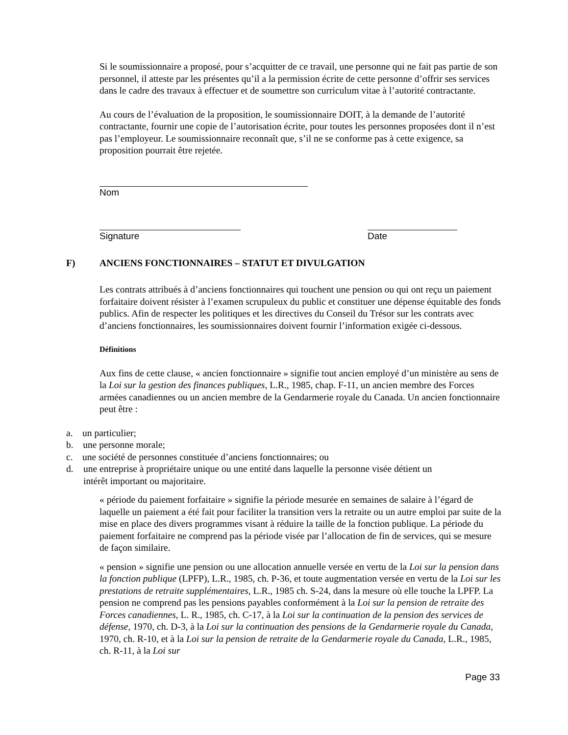Si le soumissionnaire a proposé, pour s’acquitter de ce travail, une personne qui ne fait pas partie de son personnel, il atteste par les présentes qu’il a la permission écrite de cette personne d’offrir ses services dans le cadre des travaux à effectuer et de soumettre son curriculum vitae à l’autorité contractante.
Au cours de l’évaluation de la proposition, le soumissionnaire DOIT, à la demande de l’autorité contractante, fournir une copie de l’autorisation écrite, pour toutes les personnes proposées dont il n’est pas l’employeur. Le soumissionnaire reconnaît que, s’il ne se conforme pas à cette exigence, sa proposition pourrait être rejetée.
Nom
Signature Date
F) ANCIENS FONCTIONNAIRES – STATUT ET DIVULGATION
Les contrats attribués à d’anciens fonctionnaires qui touchent une pension ou qui ont reçu un paiement forfaitaire doivent résister à l’examen scrupuleux du public et constituer une dépense équitable des fonds publics. Afin de respecter les politiques et les directives du Conseil du Trésor sur les contrats avec d’anciens fonctionnaires, les soumissionnaires doivent fournir l’information exigée ci-dessous.
Définitions
Aux fins de cette clause, « ancien fonctionnaire » signifie tout ancien employé d’un ministère au sens de la Loi sur la gestion des finances publiques, L.R., 1985, chap. F-11, un ancien membre des Forces armées canadiennes ou un ancien membre de la Gendarmerie royale du Canada. Un ancien fonctionnaire peut être :
a. un particulier;
b. une personne morale;
c. une société de personnes constituée d’anciens fonctionnaires; ou
d. une entreprise à propriétaire unique ou une entité dans laquelle la personne visée détient un intérêt important ou majoritaire.
« période du paiement forfaitaire » signifie la période mesurée en semaines de salaire à l’égard de laquelle un paiement a été fait pour faciliter la transition vers la retraite ou un autre emploi par suite de la mise en place des divers programmes visant à réduire la taille de la fonction publique. La période du paiement forfaitaire ne comprend pas la période visée par l’allocation de fin de services, qui se mesure de façon similaire.
« pension » signifie une pension ou une allocation annuelle versée en vertu de la Loi sur la pension dans la fonction publique (LPFP), L.R., 1985, ch. P-36, et toute augmentation versée en vertu de la Loi sur les prestations de retraite supplémentaires, L.R., 1985 ch. S-24, dans la mesure où elle touche la LPFP. La pension ne comprend pas les pensions payables conformément à la Loi sur la pension de retraite des Forces canadiennes, L. R., 1985, ch. C-17, à la Loi sur la continuation de la pension des services de défense, 1970, ch. D-3, à la Loi sur la continuation des pensions de la Gendarmerie royale du Canada, 1970, ch. R-10, et à la Loi sur la pension de retraite de la Gendarmerie royale du Canada, L.R., 1985, ch. R-11, à la Loi sur
Page 33